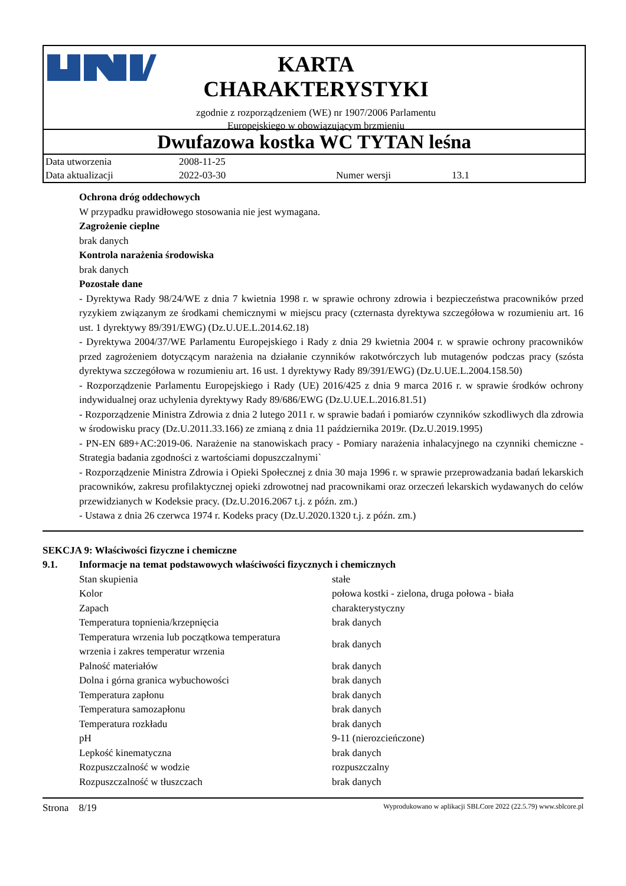KARTA
CHARAKTERYSTYKI
zgodnie z rozporządzeniem (WE) nr 1907/2006 Parlamentu
Europejskiego w obowiązującym brzmieniu
Dwufazowa kostka WC TYTAN leśna
| Data utworzenia | 2008-11-25 | | |
| Data aktualizacji | 2022-03-30 | Numer wersji | 13.1 |
Ochrona dróg oddechowych
W przypadku prawidłowego stosowania nie jest wymagana.
Zagrożenie cieplne
brak danych
Kontrola narażenia środowiska
brak danych
Pozostałe dane
- Dyrektywa Rady 98/24/WE z dnia 7 kwietnia 1998 r. w sprawie ochrony zdrowia i bezpieczeństwa pracowników przed ryzykiem związanym ze środkami chemicznymi w miejscu pracy (czternasta dyrektywa szczegółowa w rozumieniu art. 16 ust. 1 dyrektywy 89/391/EWG) (Dz.U.UE.L.2014.62.18)
- Dyrektywa 2004/37/WE Parlamentu Europejskiego i Rady z dnia 29 kwietnia 2004 r. w sprawie ochrony pracowników przed zagrożeniem dotyczącym narażenia na działanie czynników rakotwórczych lub mutagenów podczas pracy (szósta dyrektywa szczegółowa w rozumieniu art. 16 ust. 1 dyrektywy Rady 89/391/EWG) (Dz.U.UE.L.2004.158.50)
- Rozporządzenie Parlamentu Europejskiego i Rady (UE) 2016/425 z dnia 9 marca 2016 r. w sprawie środków ochrony indywidualnej oraz uchylenia dyrektywy Rady 89/686/EWG (Dz.U.UE.L.2016.81.51)
- Rozporządzenie Ministra Zdrowia z dnia 2 lutego 2011 r. w sprawie badań i pomiarów czynników szkodliwych dla zdrowia w środowisku pracy (Dz.U.2011.33.166) ze zmianą z dnia 11 października 2019r. (Dz.U.2019.1995)
- PN-EN 689+AC:2019-06. Narażenie na stanowiskach pracy - Pomiary narażenia inhalacyjnego na czynniki chemiczne - Strategia badania zgodności z wartościami dopuszczalnymi`
- Rozporządzenie Ministra Zdrowia i Opieki Społecznej z dnia 30 maja 1996 r. w sprawie przeprowadzania badań lekarskich pracowników, zakresu profilaktycznej opieki zdrowotnej nad pracownikami oraz orzeczeń lekarskich wydawanych do celów przewidzianych w Kodeksie pracy. (Dz.U.2016.2067 t.j. z późn. zm.)
- Ustawa z dnia 26 czerwca 1974 r. Kodeks pracy (Dz.U.2020.1320 t.j. z późn. zm.)
SEKCJA 9: Właściwości fizyczne i chemiczne
9.1. Informacje na temat podstawowych właściwości fizycznych i chemicznych
| Stan skupienia | stałe |
| Kolor | połowa kostki - zielona, druga połowa - biała |
| Zapach | charakterystyczny |
| Temperatura topnienia/krzepnięcia | brak danych |
| Temperatura wrzenia lub początkowa temperatura wrzenia i zakres temperatur wrzenia | brak danych |
| Palność materiałów | brak danych |
| Dolna i górna granica wybuchowości | brak danych |
| Temperatura zapłonu | brak danych |
| Temperatura samozapłonu | brak danych |
| Temperatura rozkładu | brak danych |
| pH | 9-11 (nierozcieńczone) |
| Lepkość kinematyczna | brak danych |
| Rozpuszczalność w wodzie | rozpuszczalny |
| Rozpuszczalność w tłuszczach | brak danych |
Strona 8/19 Wyprodukowano w aplikacji SBLCore 2022 (22.5.79) www.sblcore.pl